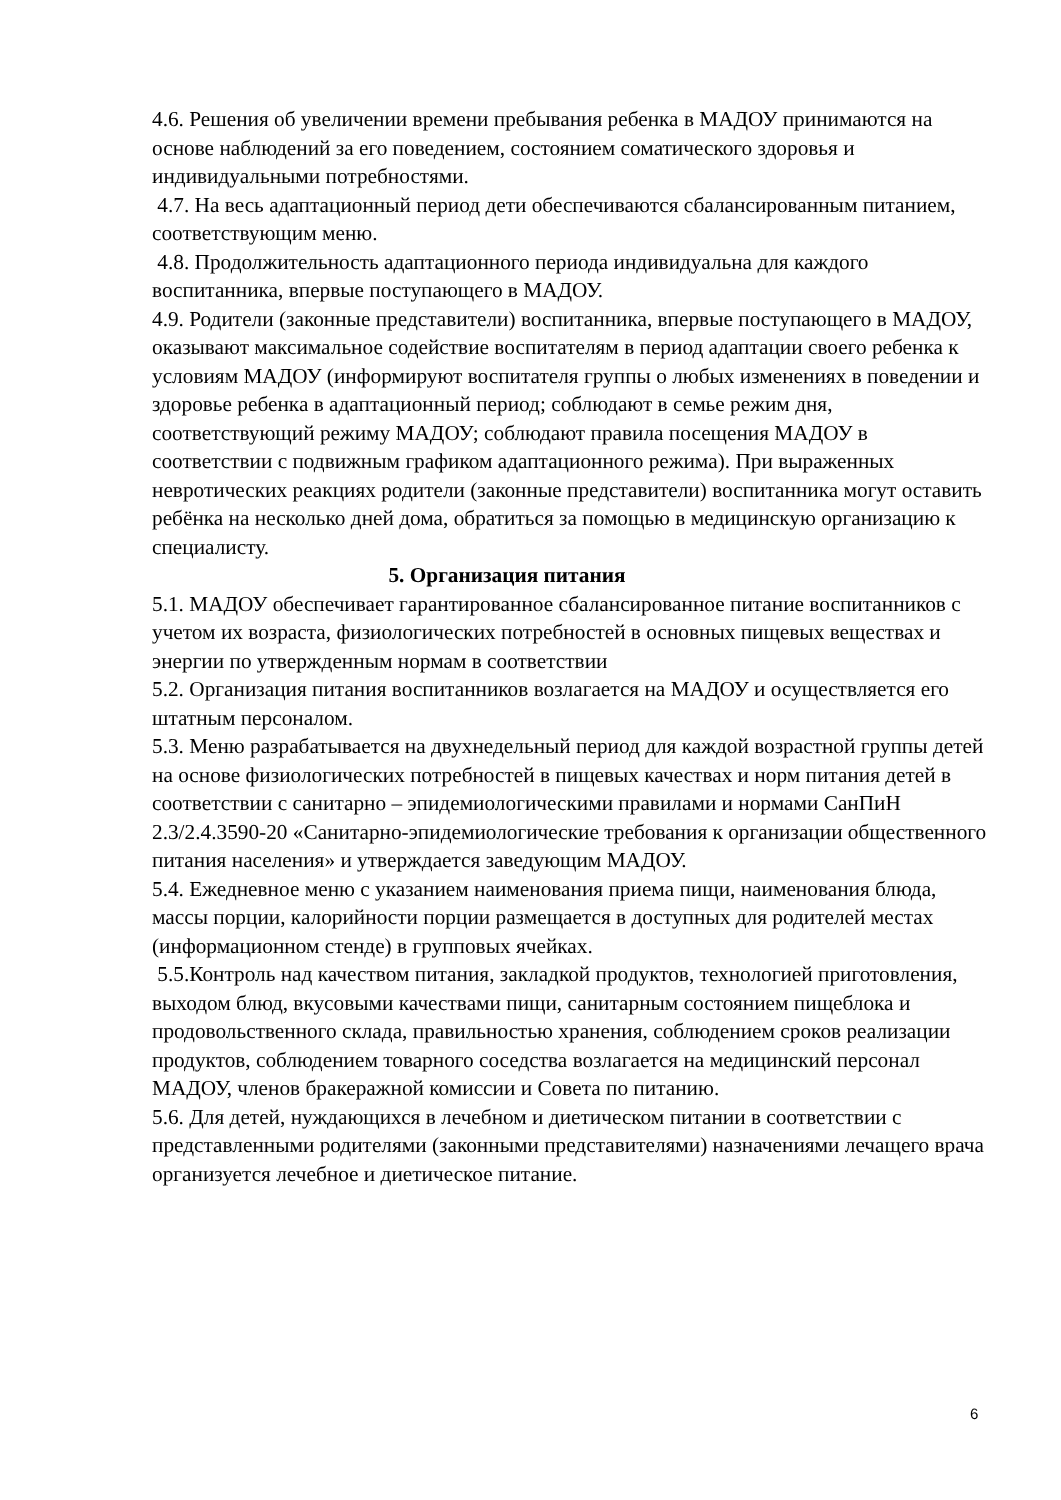4.6. Решения об увеличении времени пребывания ребенка в МАДОУ принимаются на основе наблюдений за его поведением, состоянием соматического здоровья и индивидуальными потребностями.
4.7. На весь адаптационный период дети обеспечиваются сбалансированным питанием, соответствующим меню.
4.8. Продолжительность адаптационного периода индивидуальна для каждого воспитанника, впервые поступающего в МАДОУ.
4.9. Родители (законные представители) воспитанника, впервые поступающего в МАДОУ, оказывают максимальное содействие воспитателям в период адаптации своего ребенка к условиям МАДОУ (информируют воспитателя группы о любых изменениях в поведении и здоровье ребенка в адаптационный период; соблюдают в семье режим дня, соответствующий режиму МАДОУ; соблюдают правила посещения МАДОУ в соответствии с подвижным графиком адаптационного режима). При выраженных невротических реакциях родители (законные представители) воспитанника могут оставить ребёнка на несколько дней дома, обратиться за помощью в медицинскую организацию к специалисту.
5. Организация питания
5.1. МАДОУ обеспечивает гарантированное сбалансированное питание воспитанников с учетом их возраста, физиологических потребностей в основных пищевых веществах и энергии по утвержденным нормам в соответствии
5.2. Организация питания воспитанников возлагается на МАДОУ и осуществляется его штатным персоналом.
5.3. Меню разрабатывается на двухнедельный период для каждой возрастной группы детей на основе физиологических потребностей в пищевых качествах и норм питания детей в соответствии с санитарно – эпидемиологическими правилами и нормами СанПиН 2.3/2.4.3590-20 «Санитарно-эпидемиологические требования к организации общественного питания населения» и утверждается заведующим МАДОУ.
5.4. Ежедневное меню с указанием наименования приема пищи, наименования блюда, массы порции, калорийности порции размещается в доступных для родителей местах (информационном стенде) в групповых ячейках.
5.5.Контроль над качеством питания, закладкой продуктов, технологией приготовления, выходом блюд, вкусовыми качествами пищи, санитарным состоянием пищеблока и продовольственного склада, правильностью хранения, соблюдением сроков реализации продуктов, соблюдением товарного соседства возлагается на медицинский персонал МАДОУ, членов бракеражной комиссии и Совета по питанию.
5.6. Для детей, нуждающихся в лечебном и диетическом питании в соответствии с представленными родителями (законными представителями) назначениями лечащего врача организуется лечебное и диетическое питание.
6